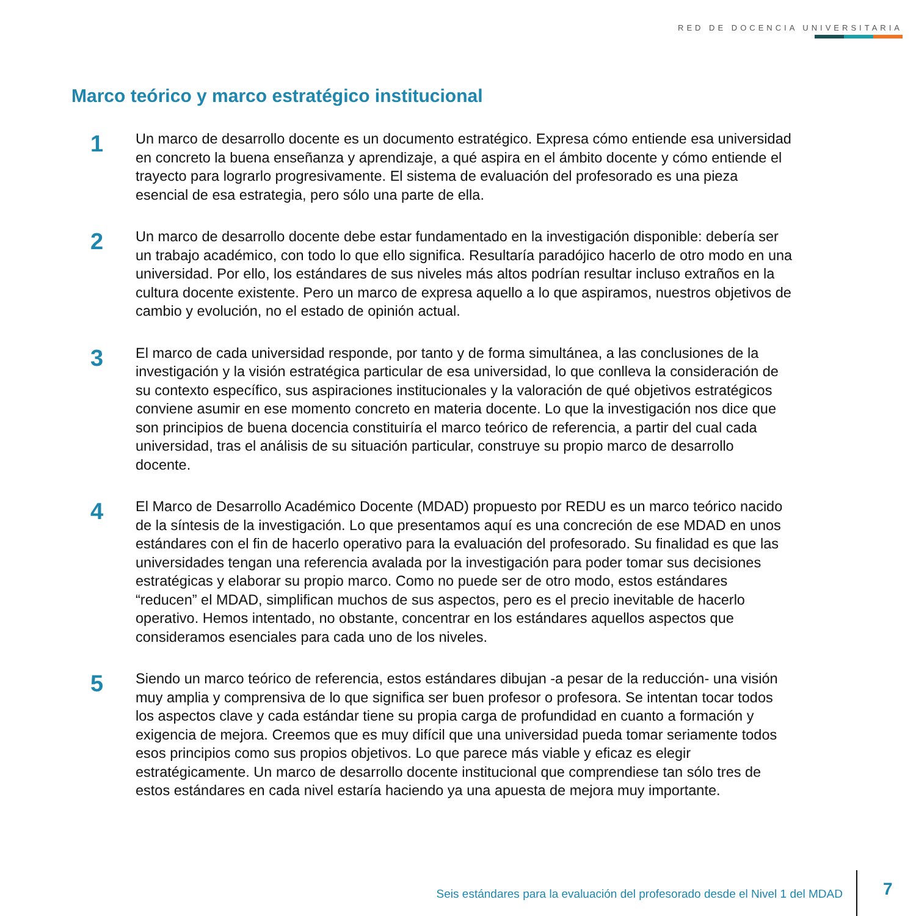RED DE DOCENCIA UNIVERSITARIA
Marco teórico y marco estratégico institucional
1
Un marco de desarrollo docente es un documento estratégico. Expresa cómo entiende esa universidad en concreto la buena enseñanza y aprendizaje, a qué aspira en el ámbito docente y cómo entiende el trayecto para lograrlo progresivamente. El sistema de evaluación del profesorado es una pieza esencial de esa estrategia, pero sólo una parte de ella.
2
Un marco de desarrollo docente debe estar fundamentado en la investigación disponible: debería ser un trabajo académico, con todo lo que ello significa. Resultaría paradójico hacerlo de otro modo en una universidad. Por ello, los estándares de sus niveles más altos podrían resultar incluso extraños en la cultura docente existente. Pero un marco de expresa aquello a lo que aspiramos, nuestros objetivos de cambio y evolución, no el estado de opinión actual.
3
El marco de cada universidad responde, por tanto y de forma simultánea, a las conclusiones de la investigación y la visión estratégica particular de esa universidad, lo que conlleva la consideración de su contexto específico, sus aspiraciones institucionales y la valoración de qué objetivos estratégicos conviene asumir en ese momento concreto en materia docente. Lo que la investigación nos dice que son principios de buena docencia constituiría el marco teórico de referencia, a partir del cual cada universidad, tras el análisis de su situación particular, construye su propio marco de desarrollo docente.
4
El Marco de Desarrollo Académico Docente (MDAD) propuesto por REDU es un marco teórico nacido de la síntesis de la investigación. Lo que presentamos aquí es una concreción de ese MDAD en unos estándares con el fin de hacerlo operativo para la evaluación del profesorado. Su finalidad es que las universidades tengan una referencia avalada por la investigación para poder tomar sus decisiones estratégicas y elaborar su propio marco. Como no puede ser de otro modo, estos estándares “reducen” el MDAD, simplifican muchos de sus aspectos, pero es el precio inevitable de hacerlo operativo. Hemos intentado, no obstante, concentrar en los estándares aquellos aspectos que consideramos esenciales para cada uno de los niveles.
5
Siendo un marco teórico de referencia, estos estándares dibujan -a pesar de la reducción- una visión muy amplia y comprensiva de lo que significa ser buen profesor o profesora. Se intentan tocar todos los aspectos clave y cada estándar tiene su propia carga de profundidad en cuanto a formación y exigencia de mejora. Creemos que es muy difícil que una universidad pueda tomar seriamente todos esos principios como sus propios objetivos. Lo que parece más viable y eficaz es elegir estratégicamente. Un marco de desarrollo docente institucional que comprendiese tan sólo tres de estos estándares en cada nivel estaría haciendo ya una apuesta de mejora muy importante.
Seis estándares para la evaluación del profesorado desde el Nivel 1 del MDAD
7